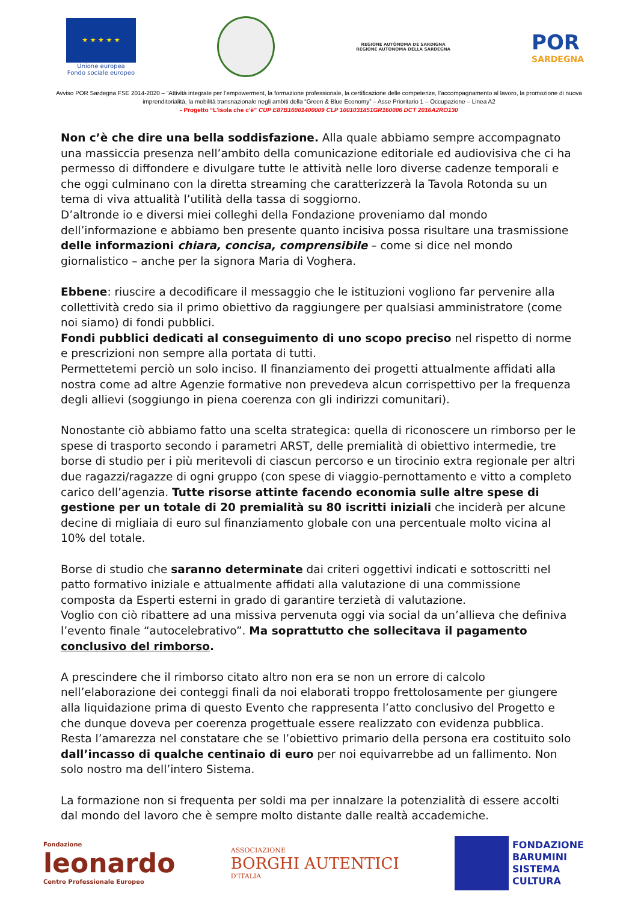★ ★ ★ ★ ★
Unione europea
Fondo sociale europeo
REGIONE AUTÒNOMA DE SARDIGNA
REGIONE AUTONOMA DELLA SARDEGNA
POR
SARDEGNA
Avviso POR Sardegna FSE 2014-2020 – “Attività integrate per l’empowerment, la formazione professionale, la certificazione delle competenze, l’accompagnamento al lavoro, la promozione di nuova imprenditorialità, la mobilità transnazionale negli ambiti della “Green & Blue Economy” – Asse Prioritario 1 – Occupazione – Linea A2
- Progetto “L’isola che c’è” CUP E87B16001400009 CLP 1001031851GR160006 DCT 2016A2RO130
Non c’è che dire una bella soddisfazione. Alla quale abbiamo sempre accompagnato una massiccia presenza nell’ambito della comunicazione editoriale ed audiovisiva che ci ha permesso di diffondere e divulgare tutte le attività nelle loro diverse cadenze temporali e che oggi culminano con la diretta streaming che caratterizzerà la Tavola Rotonda su un tema di viva attualità l’utilità della tassa di soggiorno.
D’altronde io e diversi miei colleghi della Fondazione proveniamo dal mondo dell’informazione e abbiamo ben presente quanto incisiva possa risultare una trasmissione delle informazioni chiara, concisa, comprensibile – come si dice nel mondo giornalistico – anche per la signora Maria di Voghera.
Ebbene: riuscire a decodificare il messaggio che le istituzioni vogliono far pervenire alla collettività credo sia il primo obiettivo da raggiungere per qualsiasi amministratore (come noi siamo) di fondi pubblici.
Fondi pubblici dedicati al conseguimento di uno scopo preciso nel rispetto di norme e prescrizioni non sempre alla portata di tutti.
Permettetemi perciò un solo inciso. Il finanziamento dei progetti attualmente affidati alla nostra come ad altre Agenzie formative non prevedeva alcun corrispettivo per la frequenza degli allievi (soggiungo in piena coerenza con gli indirizzi comunitari).
Nonostante ciò abbiamo fatto una scelta strategica: quella di riconoscere un rimborso per le spese di trasporto secondo i parametri ARST, delle premialità di obiettivo intermedie, tre borse di studio per i più meritevoli di ciascun percorso e un tirocinio extra regionale per altri due ragazzi/ragazze di ogni gruppo (con spese di viaggio-pernottamento e vitto a completo carico dell’agenzia. Tutte risorse attinte facendo economia sulle altre spese di gestione per un totale di 20 premialità su 80 iscritti iniziali che inciderà per alcune decine di migliaia di euro sul finanziamento globale con una percentuale molto vicina al 10% del totale.
Borse di studio che saranno determinate dai criteri oggettivi indicati e sottoscritti nel patto formativo iniziale e attualmente affidati alla valutazione di una commissione composta da Esperti esterni in grado di garantire terzietà di valutazione.
Voglio con ciò ribattere ad una missiva pervenuta oggi via social da un’allieva che definiva l’evento finale “autocelebrativo”. Ma soprattutto che sollecitava il pagamento conclusivo del rimborso.
A prescindere che il rimborso citato altro non era se non un errore di calcolo nell’elaborazione dei conteggi finali da noi elaborati troppo frettolosamente per giungere alla liquidazione prima di questo Evento che rappresenta l’atto conclusivo del Progetto e che dunque doveva per coerenza progettuale essere realizzato con evidenza pubblica.
Resta l’amarezza nel constatare che se l’obiettivo primario della persona era costituito solo dall’incasso di qualche centinaio di euro per noi equivarrebbe ad un fallimento. Non solo nostro ma dell’intero Sistema.
La formazione non si frequenta per soldi ma per innalzare la potenzialità di essere accolti dal mondo del lavoro che è sempre molto distante dalle realtà accademiche.
Fondazione
leonardo
Centro Professionale Europeo
ASSOCIAZIONE
BORGHI AUTENTICI
D'ITALIA
FONDAZIONE
BARUMINI
SISTEMA
CULTURA